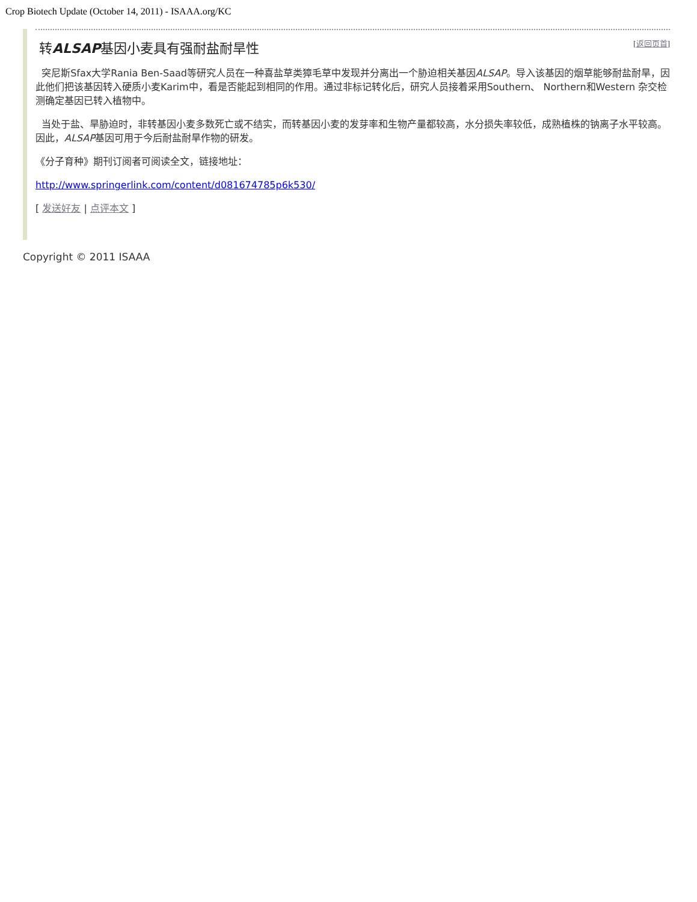Crop Biotech Update (October 14, 2011) - ISAAA.org/KC
转ALSAP基因小麦具有强耐盐耐旱性
[返回页首]
突尼斯Sfax大学Rania Ben-Saad等研究人员在一种喜盐草类獐毛草中发现并分离出一个胁迫相关基因ALSAP。导入该基因的烟草能够耐盐耐旱，因此他们把该基因转入硬质小麦Karim中，看是否能起到相同的作用。通过非标记转化后，研究人员接着采用Southern、 Northern和Western 杂交检测确定基因已转入植物中。
当处于盐、旱胁迫时，非转基因小麦多数死亡或不结实，而转基因小麦的发芽率和生物产量都较高，水分损失率较低，成熟植株的钠离子水平较高。因此，ALSAP基因可用于今后耐盐耐旱作物的研发。
《分子育种》期刊订阅者可阅读全文，链接地址：
http://www.springerlink.com/content/d081674785p6k530/
[ 发送好友 | 点评本文 ]
Copyright © 2011 ISAAA